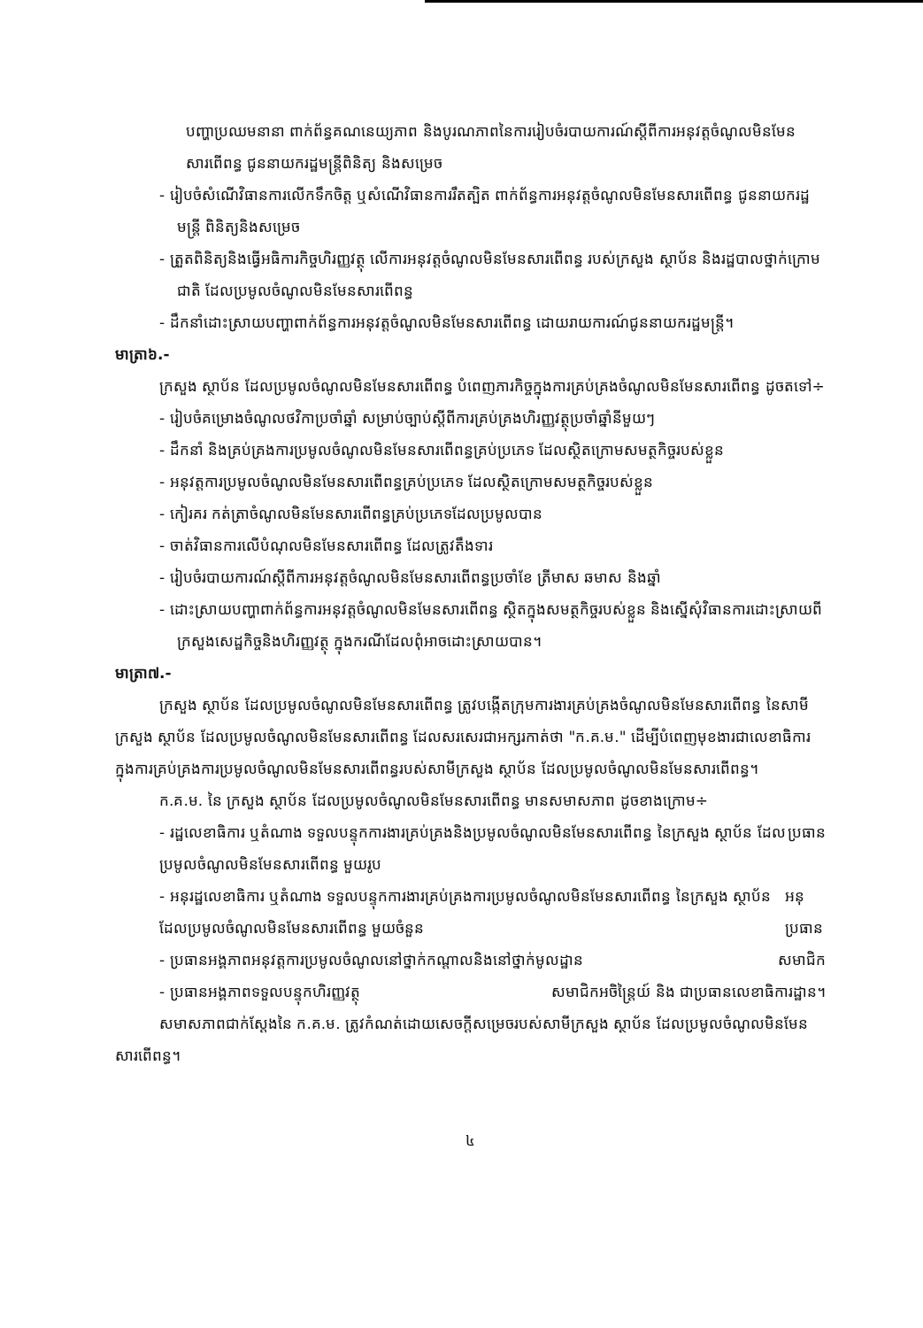បញ្ហាប្រឈមនានា ពាក់ព័ន្ធគណនេយ្យភាព និងបូរណភាពនៃការរៀបចំរបាយការណ៍ស្តីពីការអនុវត្តចំណូលមិនមែនសារពើពន្ធ ជូននាយករដ្ឋមន្ត្រីពិនិត្យ និងសម្រេច
- រៀបចំសំណើវិធានការលើកទឹកចិត្ត ឬសំណើវិធានការរឹតត្បិត ពាក់ព័ន្ធការអនុវត្តចំណូលមិនមែនសារពើពន្ធ ជូននាយករដ្ឋមន្ត្រី ពិនិត្យនិងសម្រេច
- ត្រួតពិនិត្យនិងធ្វើអធិការកិច្ចហិរញ្ញវត្ថុ លើការអនុវត្តចំណូលមិនមែនសារពើពន្ធ របស់ក្រសួង ស្ថាប័ន និងរដ្ឋបាលថ្នាក់ក្រោមជាតិ ដែលប្រមូលចំណូលមិនមែនសារពើពន្ធ
- ដឹកនាំដោះស្រាយបញ្ហាពាក់ព័ន្ធការអនុវត្តចំណូលមិនមែនសារពើពន្ធ ដោយរាយការណ៍ជូននាយករដ្ឋមន្ត្រី។
មាត្រា៦.-
ក្រសួង ស្ថាប័ន ដែលប្រមូលចំណូលមិនមែនសារពើពន្ធ បំពេញភារកិច្ចក្នុងការគ្រប់គ្រងចំណូលមិនមែនសារពើពន្ធ ដូចតទៅ÷
- រៀបចំគម្រោងចំណូលថវិកាប្រចាំឆ្នាំ សម្រាប់ច្បាប់ស្តីពីការគ្រប់គ្រងហិរញ្ញវត្ថុប្រចាំឆ្នាំនីមួយៗ
- ដឹកនាំ និងគ្រប់គ្រងការប្រមូលចំណូលមិនមែនសារពើពន្ធគ្រប់ប្រភេទ ដែលស្ថិតក្រោមសមត្ថកិច្ចរបស់ខ្លួន
- អនុវត្តការប្រមូលចំណូលមិនមែនសារពើពន្ធគ្រប់ប្រភេទ ដែលស្ថិតក្រោមសមត្ថកិច្ចរបស់ខ្លួន
- កៀរគរ កត់ត្រាចំណូលមិនមែនសារពើពន្ធគ្រប់ប្រភេទដែលប្រមូលបាន
- ចាត់វិធានការលើបំណុលមិនមែនសារពើពន្ធ ដែលត្រូវតឹងទារ
- រៀបចំរបាយការណ៍ស្តីពីការអនុវត្តចំណូលមិនមែនសារពើពន្ធប្រចាំខែ ត្រីមាស ឆមាស និងឆ្នាំ
- ដោះស្រាយបញ្ហាពាក់ព័ន្ធការអនុវត្តចំណូលមិនមែនសារពើពន្ធ ស្ថិតក្នុងសមត្ថកិច្ចរបស់ខ្លួន និងស្នើសុំវិធានការដោះស្រាយពីក្រសួងសេដ្ឋកិច្ចនិងហិរញ្ញវត្ថុ ក្នុងករណីដែលពុំអាចដោះស្រាយបាន។
មាត្រា៧.-
ក្រសួង ស្ថាប័ន ដែលប្រមូលចំណូលមិនមែនសារពើពន្ធ ត្រូវបង្កើតក្រុមការងារគ្រប់គ្រងចំណូលមិនមែនសារពើពន្ធ នៃសាមីក្រសួង ស្ថាប័ន ដែលប្រមូលចំណូលមិនមែនសារពើពន្ធ ដែលសរសេរជាអក្សរកាត់ថា "ក.គ.ម." ដើម្បីបំពេញមុខងារជាលេខាធិការ ក្នុងការគ្រប់គ្រងការប្រមូលចំណូលមិនមែនសារពើពន្ធរបស់សាមីក្រសួង ស្ថាប័ន ដែលប្រមូលចំណូលមិនមែនសារពើពន្ធ។
ក.គ.ម. នៃ ក្រសួង ស្ថាប័ន ដែលប្រមូលចំណូលមិនមែនសារពើពន្ធ មានសមាសភាព ដូចខាងក្រោម÷
- រដ្ឋលេខាធិការ ឬតំណាង ទទួលបន្ទុកការងារគ្រប់គ្រងនិងប្រមូលចំណូលមិនមែនសារពើពន្ធ នៃក្រសួង ស្ថាប័ន ដែលប្រមូលចំណូលមិនមែនសារពើពន្ធ មួយរូប ប្រធាន
- អនុរដ្ឋលេខាធិការ ឬតំណាង ទទួលបន្ទុកការងារគ្រប់គ្រងការប្រមូលចំណូលមិនមែនសារពើពន្ធ នៃក្រសួង ស្ថាប័ន ដែលប្រមូលចំណូលមិនមែនសារពើពន្ធ មួយចំនួន អនុប្រធាន
- ប្រធានអង្គភាពអនុវត្តការប្រមូលចំណូលនៅថ្នាក់កណ្តាលនិងនៅថ្នាក់មូលដ្ឋាន សមាជិក
- ប្រធានអង្គភាពទទួលបន្ទុកហិរញ្ញវត្ថុ សមាជិកអចិន្ត្រៃយ៍ និង ជាប្រធានលេខាធិការដ្ឋាន។
សមាសភាពជាក់ស្តែងនៃ ក.គ.ម. ត្រូវកំណត់ដោយសេចក្តីសម្រេចរបស់សាមីក្រសួង ស្ថាប័ន ដែលប្រមូលចំណូលមិនមែនសារពើពន្ធ។
៤